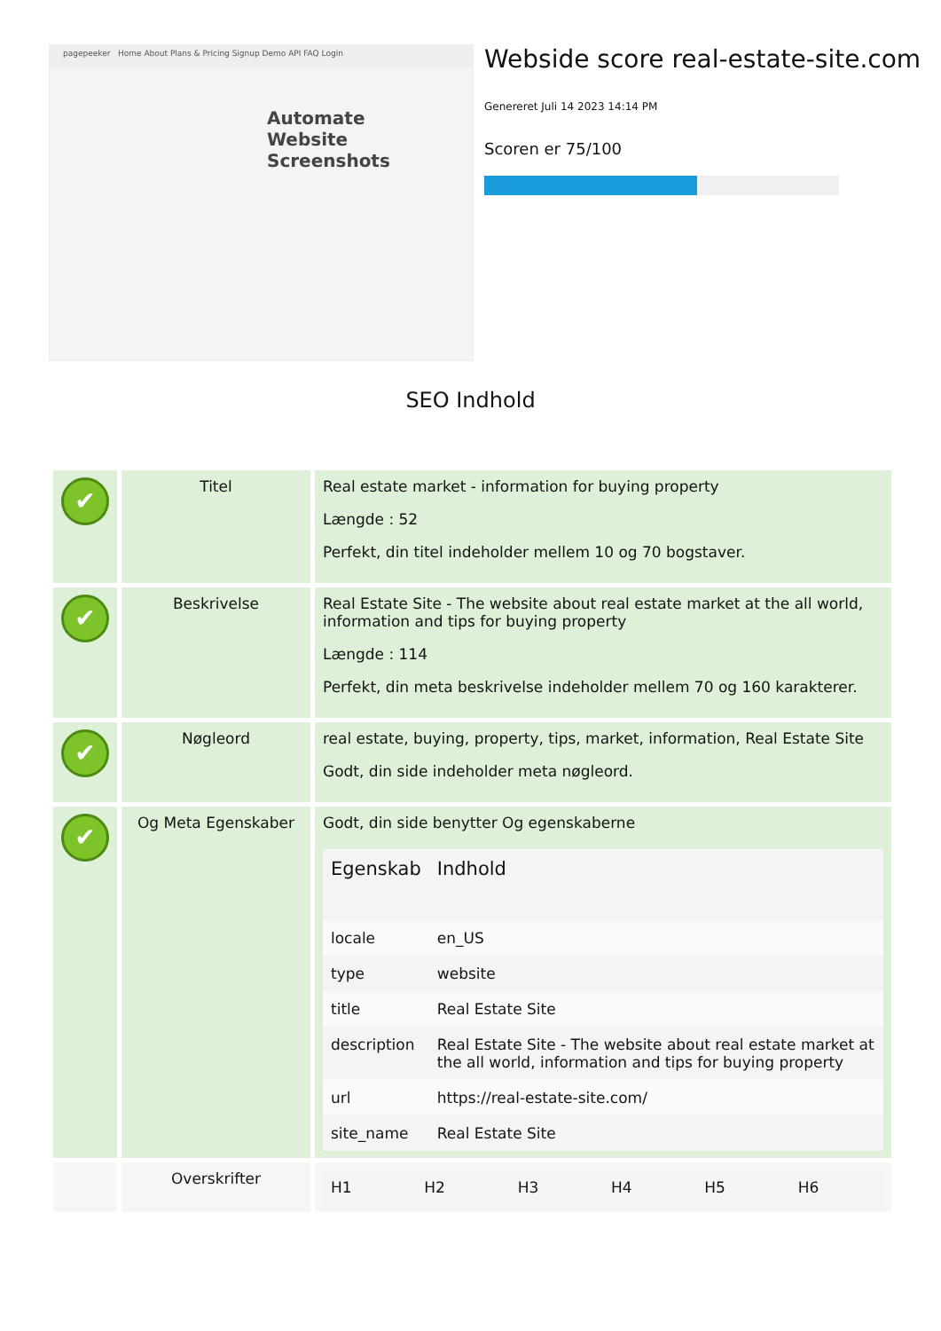pagepeeker Home About Plans & Pricing Signup Demo API FAQ Login
Automate
Website
Screenshots
Webside score real-estate-site.com
Genereret Juli 14 2023 14:14 PM
Scoren er 75/100
SEO Indhold
| ✔ | Titel | Real estate market - information for buying property Længde : 52 Perfekt, din titel indeholder mellem 10 og 70 bogstaver. |
| ✔ | Beskrivelse | Real Estate Site - The website about real estate market at the all world, information and tips for buying property Længde : 114 Perfekt, din meta beskrivelse indeholder mellem 70 og 160 karakterer. |
| ✔ | Nøgleord | real estate, buying, property, tips, market, information, Real Estate Site Godt, din side indeholder meta nøgleord. |
| ✔ | Og Meta Egenskaber | Godt, din side benytter Og egenskaberne / Egenskab / Indhold / / --- / --- / / locale / en_US / / type / website / / title / Real Estate Site / / description / Real Estate Site - The website about real estate market at the all world, information and tips for buying property / / url / https://real-estate-site.com/ / / site_name / Real Estate Site / |
| | Overskrifter | / H1 / H2 / H3 / H4 / H5 / H6 / |